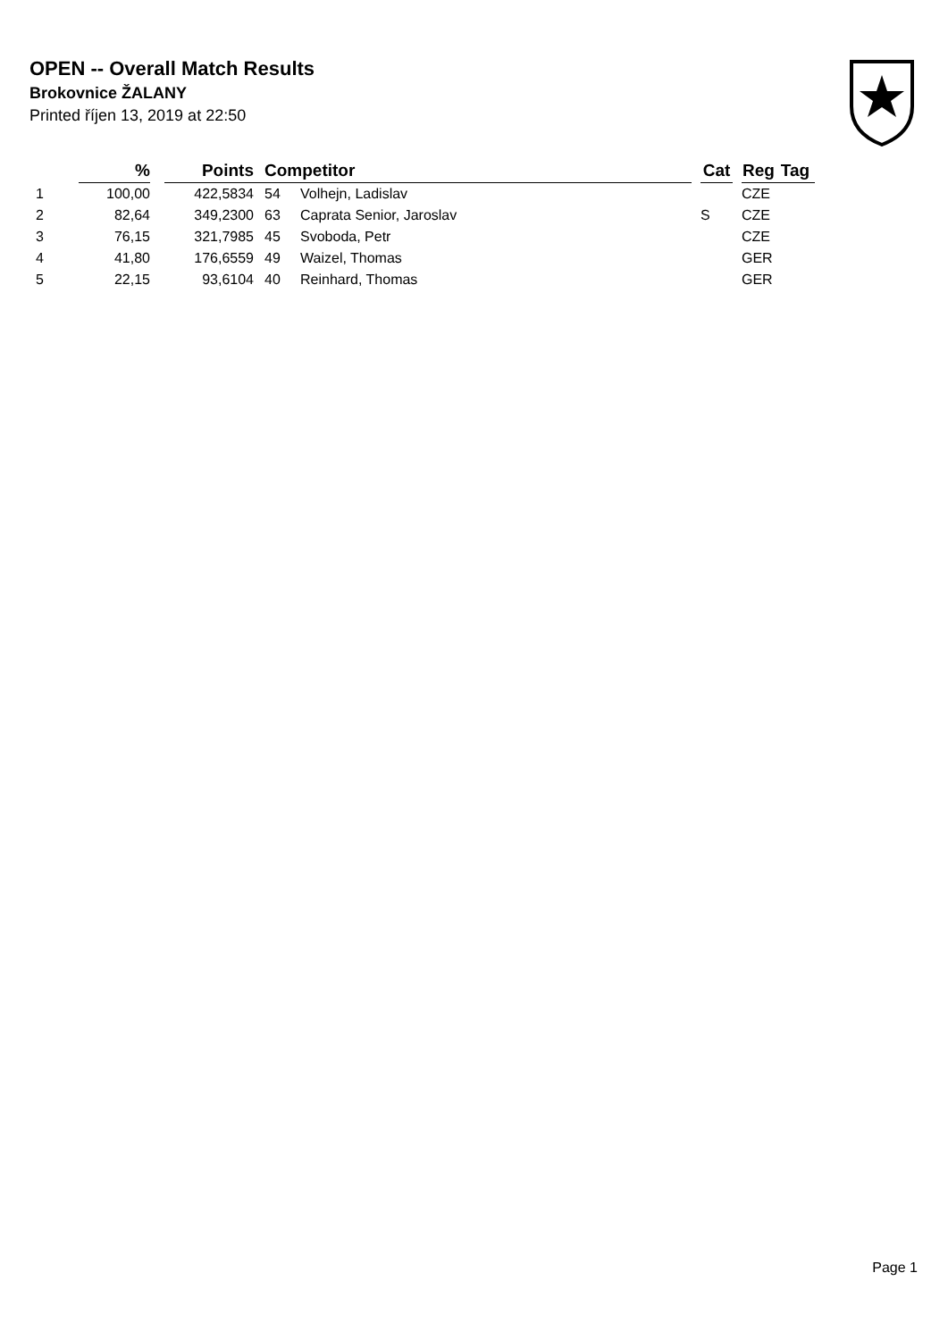OPEN -- Overall Match Results
Brokovnice ŽALANY
Printed říjen 13, 2019 at 22:50
| | % | | Points | | Competitor | | Cat | | Reg | Tag |
| --- | --- | --- | --- | --- | --- | --- | --- | --- | --- | --- |
| 1 | 100,00 | | 422,5834 | | 54 Volhejn, Ladislav | | | | CZE | |
| 2 | 82,64 | | 349,2300 | | 63 Caprata Senior, Jaroslav | | S | | CZE | |
| 3 | 76,15 | | 321,7985 | | 45 Svoboda, Petr | | | | CZE | |
| 4 | 41,80 | | 176,6559 | | 49 Waizel, Thomas | | | | GER | |
| 5 | 22,15 | | 93,6104 | | 40 Reinhard, Thomas | | | | GER | |
Page 1